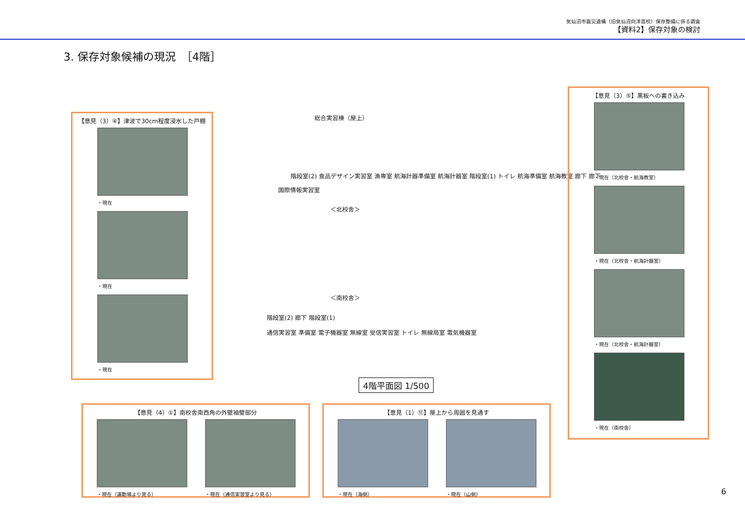気仙沼市震災遺構（旧気仙沼向洋高校）保存整備に係る調査
【資料2】保存対象の検討
3. 保存対象候補の現況　［4階］
【意見（3）④】津波で30cm程度浸水した戸棚
・現在
・現在
・現在
総合実習棟（屋上）
＜北校舎＞
国際情報実習室
階段室(2) 食品デザイン実習室 漁専室 航海計器準備室 航海計器室 階段室(1) トイレ 航海準備室 航海教室 廊下 廊下
＜南校舎＞
階段室(2) 廊下 階段室(1)
通信実習室 準備室 電子機器室 無線室 受信実習室 トイレ 無線局室 電気機器室
4階平面図 1/500
【意見（3）⑤】黒板への書き込み
・現在（北校舎・航海教室）
・現在（北校舎・航海計器室）
・現在（北校舎・航海計器室）
・現在（南校舎）
【意見（4）①】南校舎南西角の外壁袖壁部分
・現在（運動場より見る） ・現在（通信実習室より見る）
【意見（1）⑪】屋上から周囲を見通す
・現在（海側） ・現在（山側）
6